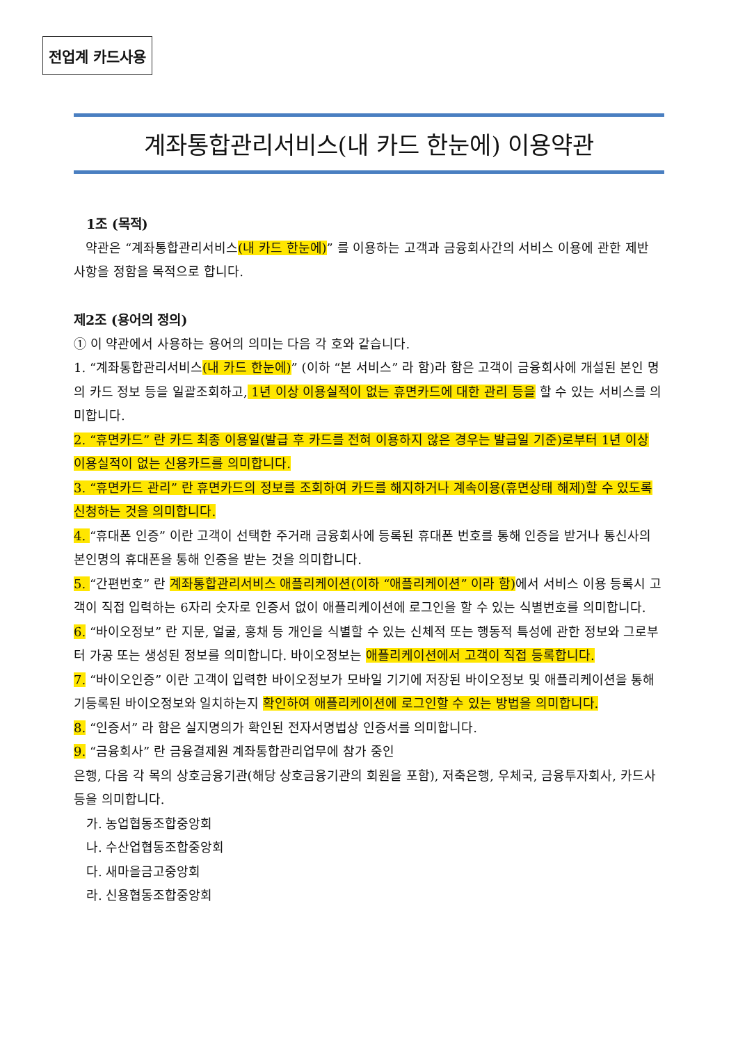전업계 카드사용
계좌통합관리서비스(내 카드 한눈에) 이용약관
1조 (목적)
약관은 “계좌통합관리서비스(내 카드 한눈에)” 를 이용하는 고객과 금융회사간의 서비스 이용에 관한 제반 사항을 정함을 목적으로 합니다.
제2조 (용어의 정의)
① 이 약관에서 사용하는 용어의 의미는 다음 각 호와 같습니다.
1. “계좌통합관리서비스(내 카드 한눈에)” (이하 “본 서비스” 라 함)라 함은 고객이 금융회사에 개설된 본인 명의 카드 정보 등을 일괄조회하고, 1년 이상 이용실적이 없는 휴면카드에 대한 관리 등을 할 수 있는 서비스를 의미합니다.
2. “휴면카드” 란 카드 최종 이용일(발급 후 카드를 전혀 이용하지 않은 경우는 발급일 기준)로부터 1년 이상 이용실적이 없는 신용카드를 의미합니다.
3. “휴면카드 관리” 란 휴면카드의 정보를 조회하여 카드를 해지하거나 계속이용(휴면상태 해제)할 수 있도록 신청하는 것을 의미합니다.
4. “휴대폰 인증” 이란 고객이 선택한 주거래 금융회사에 등록된 휴대폰 번호를 통해 인증을 받거나 통신사의 본인명의 휴대폰을 통해 인증을 받는 것을 의미합니다.
5. “간편번호” 란 계좌통합관리서비스 애플리케이션(이하 “애플리케이션” 이라 함) 에서 서비스 이용 등록시 고객이 직접 입력하는 6자리 숫자로 인증서 없이 애플리케이션에 로그인을 할 수 있는 식별번호를 의미합니다.
6. “바이오정보” 란 지문, 얼굴, 홍채 등 개인을 식별할 수 있는 신체적 또는 행동적 특성에 관한 정보와 그로부터 가공 또는 생성된 정보를 의미합니다. 바이오정보는 애플리케이션에서 고객이 직접 등록합니다.
7. “바이오인증” 이란 고객이 입력한 바이오정보가 모바일 기기에 저장된 바이오정보 및 애플리케이션을 통해 기등록된 바이오정보와 일치하는지 확인하여 애플리케이션에 로그인할 수 있는 방법을 의미합니다.
8. “인증서” 라 함은 실지명의가 확인된 전자서명법상 인증서를 의미합니다.
9. “금융회사” 란 금융결제원 계좌통합관리업무에 참가 중인
은행, 다음 각 목의 상호금융기관(해당 상호금융기관의 회원을 포함), 저축은행, 우체국, 금융투자회사, 카드사 등을 의미합니다.
가. 농업협동조합중앙회
나. 수산업협동조합중앙회
다. 새마을금고중앙회
라. 신용협동조합중앙회